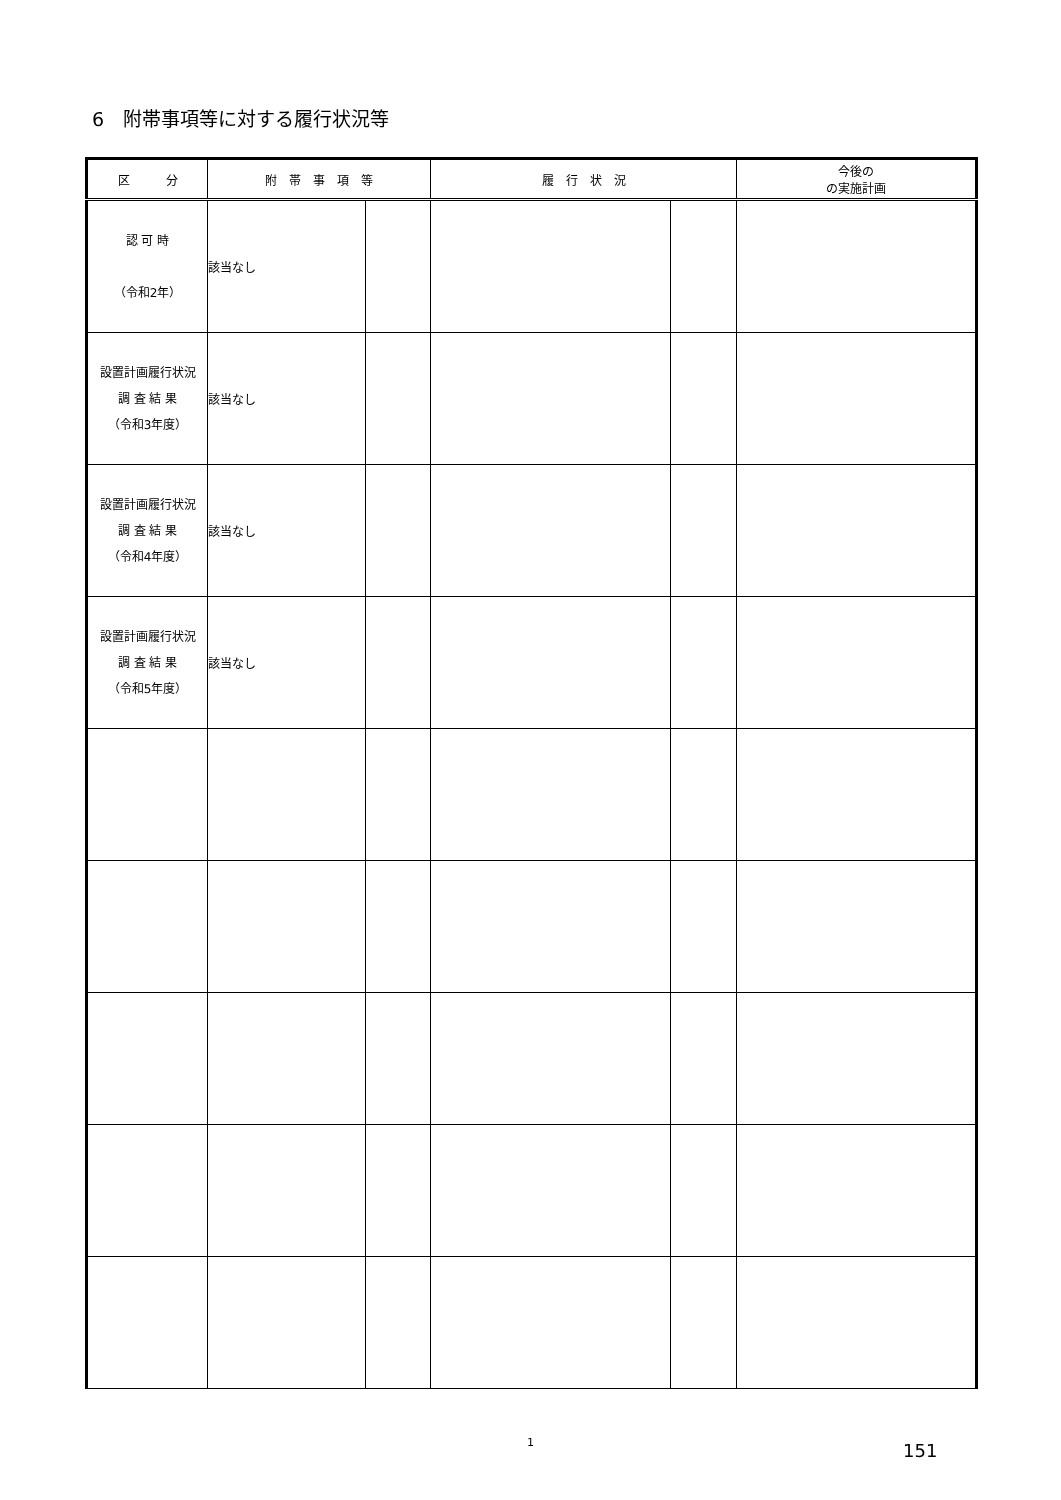6　附帯事項等に対する履行状況等
| 区 分 | 附 帯 事 項 等 | | 履 行 状 況 | | 今後の の実施計画 |
| --- | --- | --- | --- | --- | --- |
| 認 可 時 （令和2年） | 該当なし | | | | |
| 設置計画履行状況 調 査 結 果 （令和3年度） | 該当なし | | | | |
| 設置計画履行状況 調 査 結 果 （令和4年度） | 該当なし | | | | |
| 設置計画履行状況 調 査 結 果 （令和5年度） | 該当なし | | | | |
1 151